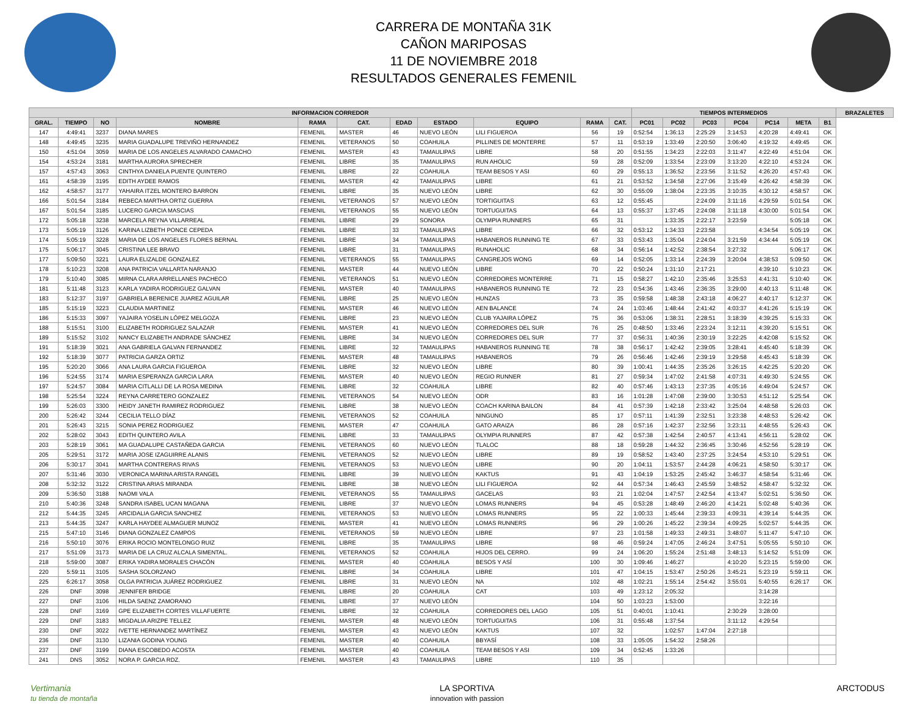CARRERA DE MONTAÑA 31K
CAÑON MARIPOSAS
11 DE NOVIEMBRE 2018
RESULTADOS GENERALES FEMENIL
| INFORMACION CORREDOR | | | | | | | | | | | TIEMPOS INTERMEDIOS | | | | | | | BRAZALETES |
| --- | --- | --- | --- | --- | --- | --- | --- | --- | --- | --- | --- | --- | --- | --- | --- | --- | --- | --- |
| GRAL. | TIEMPO | NO | NOMBRE | RAMA | CAT. | EDAD | ESTADO | EQUIPO | RAMA | CAT. | PC01 | PC02 | PC03 | PC04 | PC14 | META | B1 | |
| 147 | 4:49:41 | 3237 | DIANA MARES | FEMENIL | MASTER | 46 | NUEVO LEÓN | LILI FIGUEROA | 56 | 19 | 0:52:54 | 1:36:13 | 2:25:29 | 3:14:53 | 4:20:28 | 4:49:41 | OK | |
| 148 | 4:49:45 | 3235 | MARIA GUADALUPE TREVIÑO HERNANDEZ | FEMENIL | VETERANOS | 50 | COAHUILA | PILLINES DE MONTERRE | 57 | 11 | 0:53:19 | 1:33:49 | 2:20:50 | 3:06:40 | 4:19:32 | 4:49:45 | OK | |
| 150 | 4:51:04 | 3059 | MARIA DE LOS ANGELES ALVARADO CAMACHO | FEMENIL | MASTER | 43 | TAMAULIPAS | LIBRE | 58 | 20 | 0:51:55 | 1:34:23 | 2:22:03 | 3:11:47 | 4:22:49 | 4:51:04 | OK | |
| 154 | 4:53:24 | 3181 | MARTHA AURORA SPRECHER | FEMENIL | LIBRE | 35 | TAMAULIPAS | RUN AHOLIC | 59 | 28 | 0:52:09 | 1:33:54 | 2:23:09 | 3:13:20 | 4:22:10 | 4:53:24 | OK | |
| 157 | 4:57:43 | 3063 | CINTHYA DANIELA PUENTE QUINTERO | FEMENIL | LIBRE | 22 | COAHUILA | TEAM BESOS Y ASI | 60 | 29 | 0:55:13 | 1:36:52 | 2:23:56 | 3:11:52 | 4:26:20 | 4:57:43 | OK | |
| 161 | 4:58:39 | 3195 | EDITH AYDEE RAMOS | FEMENIL | MASTER | 42 | TAMAULIPAS | LIBRE | 61 | 21 | 0:53:52 | 1:34:58 | 2:27:06 | 3:15:49 | 4:26:42 | 4:58:39 | OK | |
| 162 | 4:58:57 | 3177 | YAHAIRA ITZEL MONTERO BARRON | FEMENIL | LIBRE | 35 | NUEVO LEÓN | LIBRE | 62 | 30 | 0:55:09 | 1:38:04 | 2:23:35 | 3:10:35 | 4:30:12 | 4:58:57 | OK | |
| 166 | 5:01:54 | 3184 | REBECA MARTHA ORTIZ GUERRA | FEMENIL | VETERANOS | 57 | NUEVO LEÓN | TORTIGUITAS | 63 | 12 | 0:55:45 | | 2:24:09 | 3:11:16 | 4:29:59 | 5:01:54 | OK | |
| 167 | 5:01:54 | 3185 | LUCERO GARCIA MASCIAS | FEMENIL | VETERANOS | 55 | NUEVO LEÓN | TORTUGUITAS | 64 | 13 | 0:55:37 | 1:37:45 | 2:24:08 | 3:11:18 | 4:30:00 | 5:01:54 | OK | |
| 172 | 5:05:18 | 3238 | MARCELA REYNA VILLARREAL | FEMENIL | LIBRE | 29 | SONORA | OLYMPIA RUNNERS | 65 | 31 | | 1:33:35 | 2:22:17 | 3:23:59 | | 5:05:18 | OK | |
| 173 | 5:05:19 | 3126 | KARINA LIZBETH PONCE CEPEDA | FEMENIL | LIBRE | 33 | TAMAULIPAS | LIBRE | 66 | 32 | 0:53:12 | 1:34:33 | 2:23:58 | | 4:34:54 | 5:05:19 | OK | |
| 174 | 5:05:19 | 3228 | MARIA DE LOS ANGELES FLORES BERNAL | FEMENIL | LIBRE | 34 | TAMAULIPAS | HABANEROS RUNNING TE | 67 | 33 | 0:53:43 | 1:35:04 | 2:24:04 | 3:21:59 | 4:34:44 | 5:05:19 | OK | |
| 175 | 5:06:17 | 3045 | CRISTINA LEE BRAVO | FEMENIL | LIBRE | 31 | TAMAULIPAS | RUNAHOLIC | 68 | 34 | 0:56:14 | 1:42:52 | 2:38:54 | 3:27:32 | | 5:06:17 | OK | |
| 177 | 5:09:50 | 3221 | LAURA ELIZALDE GONZALEZ | FEMENIL | VETERANOS | 55 | TAMAULIPAS | CANGREJOS WONG | 69 | 14 | 0:52:05 | 1:33:14 | 2:24:39 | 3:20:04 | 4:38:53 | 5:09:50 | OK | |
| 178 | 5:10:23 | 3208 | ANA PATRICIA VALLARTA NARANJO | FEMENIL | MASTER | 44 | NUEVO LEÓN | LIBRE | 70 | 22 | 0:50:24 | 1:31:10 | 2:17:21 | | 4:39:10 | 5:10:23 | OK | |
| 179 | 5:10:40 | 3085 | MIRNA CLARA ARRELLANES PACHECO | FEMENIL | VETERANOS | 51 | NUEVO LEÓN | CORREDORES MONTERRE | 71 | 15 | 0:58:27 | 1:42:10 | 2:35:46 | 3:25:53 | 4:41:31 | 5:10:40 | OK | |
| 181 | 5:11:48 | 3123 | KARLA YADIRA RODRIGUEZ GALVAN | FEMENIL | MASTER | 40 | TAMAULIPAS | HABANEROS RUNNING TE | 72 | 23 | 0:54:36 | 1:43:46 | 2:36:35 | 3:29:00 | 4:40:13 | 5:11:48 | OK | |
| 183 | 5:12:37 | 3197 | GABRIELA BERENICE JUAREZ AGUILAR | FEMENIL | LIBRE | 25 | NUEVO LEÓN | HUNZAS | 73 | 35 | 0:59:58 | 1:48:38 | 2:43:18 | 4:06:27 | 4:40:17 | 5:12:37 | OK | |
| 185 | 5:15:19 | 3223 | CLAUDIA MARTINEZ | FEMENIL | MASTER | 46 | NUEVO LEÓN | AEN BALANCE | 74 | 24 | 1:03:46 | 1:48:44 | 2:41:42 | 4:03:37 | 4:41:26 | 5:15:19 | OK | |
| 186 | 5:15:33 | 3097 | YAJAIRA YOSELIN LÓPEZ MELGOZA | FEMENIL | LIBRE | 23 | NUEVO LEÓN | CLUB YAJAIRA LÓPEZ | 75 | 36 | 0:53:06 | 1:38:31 | 2:28:51 | 3:18:39 | 4:39:25 | 5:15:33 | OK | |
| 188 | 5:15:51 | 3100 | ELIZABETH RODRIGUEZ SALAZAR | FEMENIL | MASTER | 41 | NUEVO LEÓN | CORREDORES DEL SUR | 76 | 25 | 0:48:50 | 1:33:46 | 2:23:24 | 3:12:11 | 4:39:20 | 5:15:51 | OK | |
| 189 | 5:15:52 | 3102 | NANCY ELIZABETH ANDRADE SÁNCHEZ | FEMENIL | LIBRE | 34 | NUEVO LEÓN | CORREDORES DEL SUR | 77 | 37 | 0:56:31 | 1:40:36 | 2:30:19 | 3:22:25 | 4:42:08 | 5:15:52 | OK | |
| 191 | 5:18:39 | 3021 | ANA GABRIELA GALVAN FERNANDEZ | FEMENIL | LIBRE | 32 | TAMAULIPAS | HABANEROS RUNNING TE | 78 | 38 | 0:56:17 | 1:42:42 | 2:39:05 | 3:28:41 | 4:45:40 | 5:18:39 | OK | |
| 192 | 5:18:39 | 3077 | PATRICIA GARZA ORTIZ | FEMENIL | MASTER | 48 | TAMAULIPAS | HABANEROS | 79 | 26 | 0:56:46 | 1:42:46 | 2:39:19 | 3:29:58 | 4:45:43 | 5:18:39 | OK | |
| 195 | 5:20:20 | 3066 | ANA LAURA GARCIA FIGUEROA | FEMENIL | LIBRE | 32 | NUEVO LEÓN | LIBRE | 80 | 39 | 1:00:41 | 1:44:35 | 2:35:26 | 3:26:15 | 4:42:25 | 5:20:20 | OK | |
| 196 | 5:24:55 | 3174 | MARIA ESPERANZA GARCIA LARA | FEMENIL | MASTER | 40 | NUEVO LEÓN | REGIO RUNNER | 81 | 27 | 0:59:34 | 1:47:02 | 2:41:58 | 4:07:31 | 4:49:30 | 5:24:55 | OK | |
| 197 | 5:24:57 | 3084 | MARIA CITLALLI DE LA ROSA MEDINA | FEMENIL | LIBRE | 32 | COAHUILA | LIBRE | 82 | 40 | 0:57:46 | 1:43:13 | 2:37:35 | 4:05:16 | 4:49:04 | 5:24:57 | OK | |
| 198 | 5:25:54 | 3224 | REYNA CARRETERO GONZALEZ | FEMENIL | VETERANOS | 54 | NUEVO LEÓN | ODR | 83 | 16 | 1:01:28 | 1:47:08 | 2:39:00 | 3:30:53 | 4:51:12 | 5:25:54 | OK | |
| 199 | 5:26:03 | 3300 | HEIDY JANETH RAMIREZ RODRIGUEZ | FEMENIL | LIBRE | 38 | NUEVO LEÓN | COACH KARINA BAILON | 84 | 41 | 0:57:39 | 1:42:18 | 2:33:42 | 3:25:04 | 4:48:58 | 5:26:03 | OK | |
| 200 | 5:26:42 | 3244 | CECILIA TELLO DÍAZ | FEMENIL | VETERANOS | 52 | COAHUILA | NINGUNO | 85 | 17 | 0:57:11 | 1:41:39 | 2:32:51 | 3:23:38 | 4:48:53 | 5:26:42 | OK | |
| 201 | 5:26:43 | 3215 | SONIA PEREZ RODRIGUEZ | FEMENIL | MASTER | 47 | COAHUILA | GATO ARAIZA | 86 | 28 | 0:57:16 | 1:42:37 | 2:32:56 | 3:23:11 | 4:48:55 | 5:26:43 | OK | |
| 202 | 5:28:02 | 3043 | EDITH QUINTERO AVILA | FEMENIL | LIBRE | 33 | TAMAULIPAS | OLYMPIA RUNNERS | 87 | 42 | 0:57:38 | 1:42:54 | 2:40:57 | 4:13:41 | 4:56:11 | 5:28:02 | OK | |
| 203 | 5:28:19 | 3061 | MA GUADALUPE CASTAÑEDA GARCIA | FEMENIL | VETERANOS | 60 | NUEVO LEÓN | TLALOC | 88 | 18 | 0:59:28 | 1:44:32 | 2:36:45 | 3:30:46 | 4:52:56 | 5:28:19 | OK | |
| 205 | 5:29:51 | 3172 | MARIA JOSE IZAGUIRRE ALANIS | FEMENIL | VETERANOS | 52 | NUEVO LEÓN | LIBRE | 89 | 19 | 0:58:52 | 1:43:40 | 2:37:25 | 3:24:54 | 4:53:10 | 5:29:51 | OK | |
| 206 | 5:30:17 | 3041 | MARTHA CONTRERAS RIVAS | FEMENIL | VETERANOS | 53 | NUEVO LEÓN | LIBRE | 90 | 20 | 1:04:11 | 1:53:57 | 2:44:28 | 4:06:21 | 4:58:50 | 5:30:17 | OK | |
| 207 | 5:31:46 | 3030 | VERONICA MARINA ARISTA RANGEL | FEMENIL | LIBRE | 39 | NUEVO LEÓN | KAKTUS | 91 | 43 | 1:04:19 | 1:53:25 | 2:45:42 | 3:46:37 | 4:58:54 | 5:31:46 | OK | |
| 208 | 5:32:32 | 3122 | CRISTINA ARIAS MIRANDA | FEMENIL | LIBRE | 38 | NUEVO LEÓN | LILI FIGUEROA | 92 | 44 | 0:57:34 | 1:46:43 | 2:45:59 | 3:48:52 | 4:58:47 | 5:32:32 | OK | |
| 209 | 5:36:50 | 3188 | NAOMI VALA | FEMENIL | VETERANOS | 55 | TAMAULIPAS | GACELAS | 93 | 21 | 1:02:04 | 1:47:57 | 2:42:54 | 4:13:47 | 5:02:51 | 5:36:50 | OK | |
| 210 | 5:40:36 | 3248 | SANDRA ISABEL UCAN MAGANA | FEMENIL | LIBRE | 37 | NUEVO LEÓN | LOMAS RUNNERS | 94 | 45 | 0:53:28 | 1:48:49 | 2:46:20 | 4:14:21 | 5:02:48 | 5:40:36 | OK | |
| 212 | 5:44:35 | 3245 | ARCIDALIA GARCIA SANCHEZ | FEMENIL | VETERANOS | 53 | NUEVO LEÓN | LOMAS RUNNERS | 95 | 22 | 1:00:33 | 1:45:44 | 2:39:33 | 4:09:31 | 4:39:14 | 5:44:35 | OK | |
| 213 | 5:44:35 | 3247 | KARLA HAYDEE ALMAGUER MUNOZ | FEMENIL | MASTER | 41 | NUEVO LEÓN | LOMAS RUNNERS | 96 | 29 | 1:00:26 | 1:45:22 | 2:39:34 | 4:09:25 | 5:02:57 | 5:44:35 | OK | |
| 215 | 5:47:10 | 3146 | DIANA GONZALEZ CAMPOS | FEMENIL | VETERANOS | 59 | NUEVO LEÓN | LIBRE | 97 | 23 | 1:01:58 | 1:49:33 | 2:49:31 | 3:48:07 | 5:11:47 | 5:47:10 | OK | |
| 216 | 5:50:10 | 3076 | ERIKA ROCIO MONTELONGO RUIZ | FEMENIL | LIBRE | 35 | TAMAULIPAS | LIBRE | 98 | 46 | 0:59:24 | 1:47:05 | 2:46:24 | 3:47:51 | 5:05:55 | 5:50:10 | OK | |
| 217 | 5:51:09 | 3173 | MARIA DE LA CRUZ ALCALA SIMENTAL. | FEMENIL | VETERANOS | 52 | COAHUILA | HIJOS DEL CERRO. | 99 | 24 | 1:06:20 | 1:55:24 | 2:51:48 | 3:48:13 | 5:14:52 | 5:51:09 | OK | |
| 218 | 5:59:00 | 3087 | ERIKA YADIRA MORALES CHACÓN | FEMENIL | MASTER | 40 | COAHUILA | BESOS Y ASÍ | 100 | 30 | 1:09:46 | 1:46:27 | | 4:10:20 | 5:23:15 | 5:59:00 | OK | |
| 220 | 5:59:11 | 3105 | SASHA SOLORZANO | FEMENIL | LIBRE | 34 | COAHUILA | LIBRE | 101 | 47 | 1:04:15 | 1:53:47 | 2:50:26 | 3:45:21 | 5:23:19 | 5:59:11 | OK | |
| 225 | 6:26:17 | 3058 | OLGA PATRICIA JUÁREZ RODRIGUEZ | FEMENIL | LIBRE | 31 | NUEVO LEÓN | NA | 102 | 48 | 1:02:21 | 1:55:14 | 2:54:42 | 3:55:01 | 5:40:55 | 6:26:17 | OK | |
| 226 | DNF | 3098 | JENNIFER BRIDGE | FEMENIL | LIBRE | 20 | COAHUILA | CAT | 103 | 49 | 1:23:12 | 2:05:32 | | | 3:14:28 | | | |
| 227 | DNF | 3106 | HILDA SAENZ ZAMORANO | FEMENIL | LIBRE | 37 | NUEVO LEÓN | | 104 | 50 | 1:03:23 | 1:53:00 | | | 3:22:16 | | | |
| 228 | DNF | 3169 | GPE ELIZABETH CORTES VILLAFUERTE | FEMENIL | LIBRE | 32 | COAHUILA | CORREDORES DEL LAGO | 105 | 51 | 0:40:01 | 1:10:41 | | 2:30:29 | 3:28:00 | | | |
| 229 | DNF | 3183 | MIGDALIA ARIZPE TELLEZ | FEMENIL | MASTER | 48 | NUEVO LEÓN | TORTUGUITAS | 106 | 31 | 0:55:48 | 1:37:54 | | 3:11:12 | 4:29:54 | | | |
| 230 | DNF | 3022 | IVETTE HERNANDEZ MARTÍNEZ | FEMENIL | MASTER | 43 | NUEVO LEÓN | KAKTUS | 107 | 32 | | 1:02:57 | 1:47:04 | 2:27:18 | | | | |
| 236 | DNF | 3130 | LIZANIA GODINA YOUNG | FEMENIL | MASTER | 40 | COAHUILA | BBYASÍ | 108 | 33 | 1:05:05 | 1:54:32 | 2:58:26 | | | | | |
| 237 | DNF | 3199 | DIANA ESCOBEDO ACOSTA | FEMENIL | MASTER | 40 | COAHUILA | TEAM BESOS Y ASI | 109 | 34 | 0:52:45 | 1:33:26 | | | | | | |
| 241 | DNS | 3052 | NORA P. GARCIA RDZ. | FEMENIL | MASTER | 43 | TAMAULIPAS | LIBRE | 110 | 35 | | | | | | | | |
Vertimania
tu tienda de montaña LA SPORTIVA
innovation with passion ARCTODUS